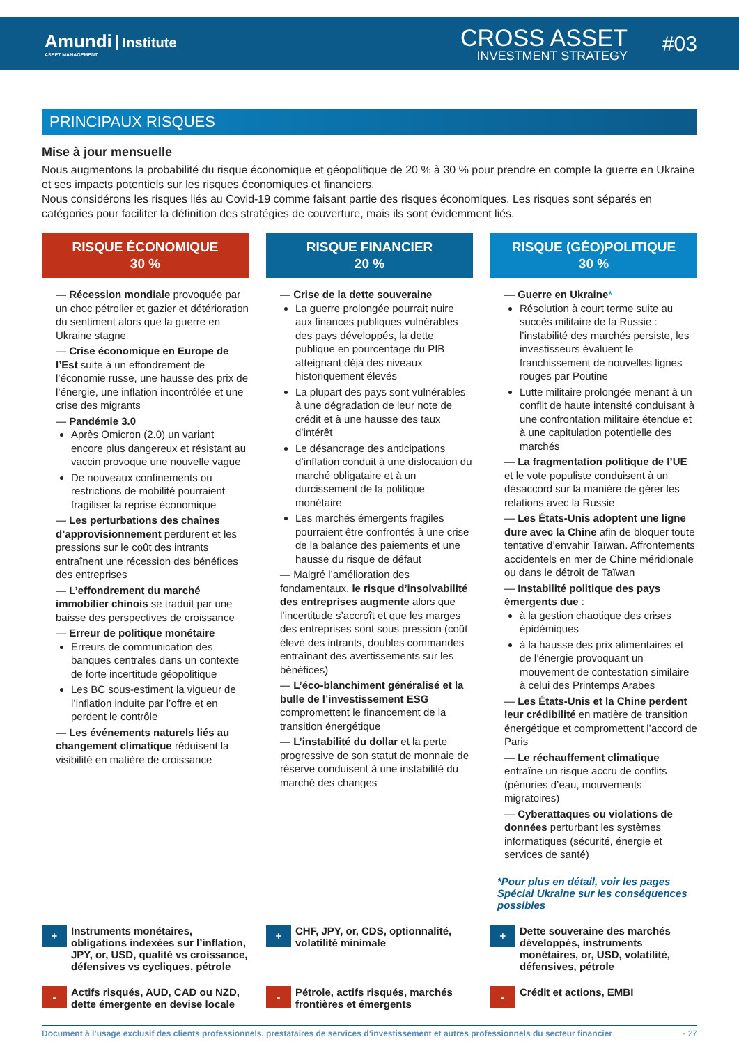Amundi Institute
ASSET MANAGEMENT
CROSS ASSET
INVESTMENT STRATEGY
#03
PRINCIPAUX RISQUES
Mise à jour mensuelle
Nous augmentons la probabilité du risque économique et géopolitique de 20 % à 30 % pour prendre en compte la guerre en Ukraine et ses impacts potentiels sur les risques économiques et financiers.
Nous considérons les risques liés au Covid-19 comme faisant partie des risques économiques. Les risques sont séparés en catégories pour faciliter la définition des stratégies de couverture, mais ils sont évidemment liés.
RISQUE ÉCONOMIQUE
30 %
— Récession mondiale provoquée par un choc pétrolier et gazier et détérioration du sentiment alors que la guerre en Ukraine stagne
— Crise économique en Europe de l’Est suite à un effondrement de l’économie russe, une hausse des prix de l’énergie, une inflation incontrôlée et une crise des migrants
— Pandémie 3.0
Après Omicron (2.0) un variant encore plus dangereux et résistant au vaccin provoque une nouvelle vague
De nouveaux confinements ou restrictions de mobilité pourraient fragiliser la reprise économique
— Les perturbations des chaînes d’approvisionnement perdurent et les pressions sur le coût des intrants entraînent une récession des bénéfices des entreprises
— L’effondrement du marché immobilier chinois se traduit par une baisse des perspectives de croissance
— Erreur de politique monétaire
Erreurs de communication des banques centrales dans un contexte de forte incertitude géopolitique
Les BC sous-estiment la vigueur de l’inflation induite par l’offre et en perdent le contrôle
— Les événements naturels liés au changement climatique réduisent la visibilité en matière de croissance
RISQUE FINANCIER
20 %
— Crise de la dette souveraine
La guerre prolongée pourrait nuire aux finances publiques vulnérables des pays développés, la dette publique en pourcentage du PIB atteignant déjà des niveaux historiquement élevés
La plupart des pays sont vulnérables à une dégradation de leur note de crédit et à une hausse des taux d’intérêt
Le désancrage des anticipations d’inflation conduit à une dislocation du marché obligataire et à un durcissement de la politique monétaire
Les marchés émergents fragiles pourraient être confrontés à une crise de la balance des paiements et une hausse du risque de défaut
— Malgré l’amélioration des fondamentaux, le risque d’insolvabilité des entreprises augmente alors que l’incertitude s’accroît et que les marges des entreprises sont sous pression (coût élevé des intrants, doubles commandes entraînant des avertissements sur les bénéfices)
— L’éco-blanchiment généralisé et la bulle de l’investissement ESG compromettent le financement de la transition énergétique
— L’instabilité du dollar et la perte progressive de son statut de monnaie de réserve conduisent à une instabilité du marché des changes
RISQUE (GÉO)POLITIQUE
30 %
— Guerre en Ukraine*
Résolution à court terme suite au succès militaire de la Russie : l’instabilité des marchés persiste, les investisseurs évaluent le franchissement de nouvelles lignes rouges par Poutine
Lutte militaire prolongée menant à un conflit de haute intensité conduisant à une confrontation militaire étendue et à une capitulation potentielle des marchés
— La fragmentation politique de l’UE et le vote populiste conduisent à un désaccord sur la manière de gérer les relations avec la Russie
— Les États-Unis adoptent une ligne dure avec la Chine afin de bloquer toute tentative d’envahir Taïwan. Affrontements accidentels en mer de Chine méridionale ou dans le détroit de Taïwan
— Instabilité politique des pays émergents due :
à la gestion chaotique des crises épidémiques
à la hausse des prix alimentaires et de l’énergie provoquant un mouvement de contestation similaire à celui des Printemps Arabes
— Les États-Unis et la Chine perdent leur crédibilité en matière de transition énergétique et compromettent l’accord de Paris
— Le réchauffement climatique entraîne un risque accru de conflits (pénuries d’eau, mouvements migratoires)
— Cyberattaques ou violations de données perturbant les systèmes informatiques (sécurité, énergie et services de santé)
*Pour plus en détail, voir les pages Spécial Ukraine sur les conséquences possibles
+ Instruments monétaires, obligations indexées sur l’inflation, JPY, or, USD, qualité vs croissance, défensives vs cycliques, pétrole
+ CHF, JPY, or, CDS, optionnalité, volatilité minimale
+ Dette souveraine des marchés développés, instruments monétaires, or, USD, volatilité, défensives, pétrole
- Actifs risqués, AUD, CAD ou NZD, dette émergente en devise locale
- Pétrole, actifs risqués, marchés frontières et émergents
- Crédit et actions, EMBI
Document à l’usage exclusif des clients professionnels, prestataires de services d’investissement et autres professionnels du secteur financier - 27